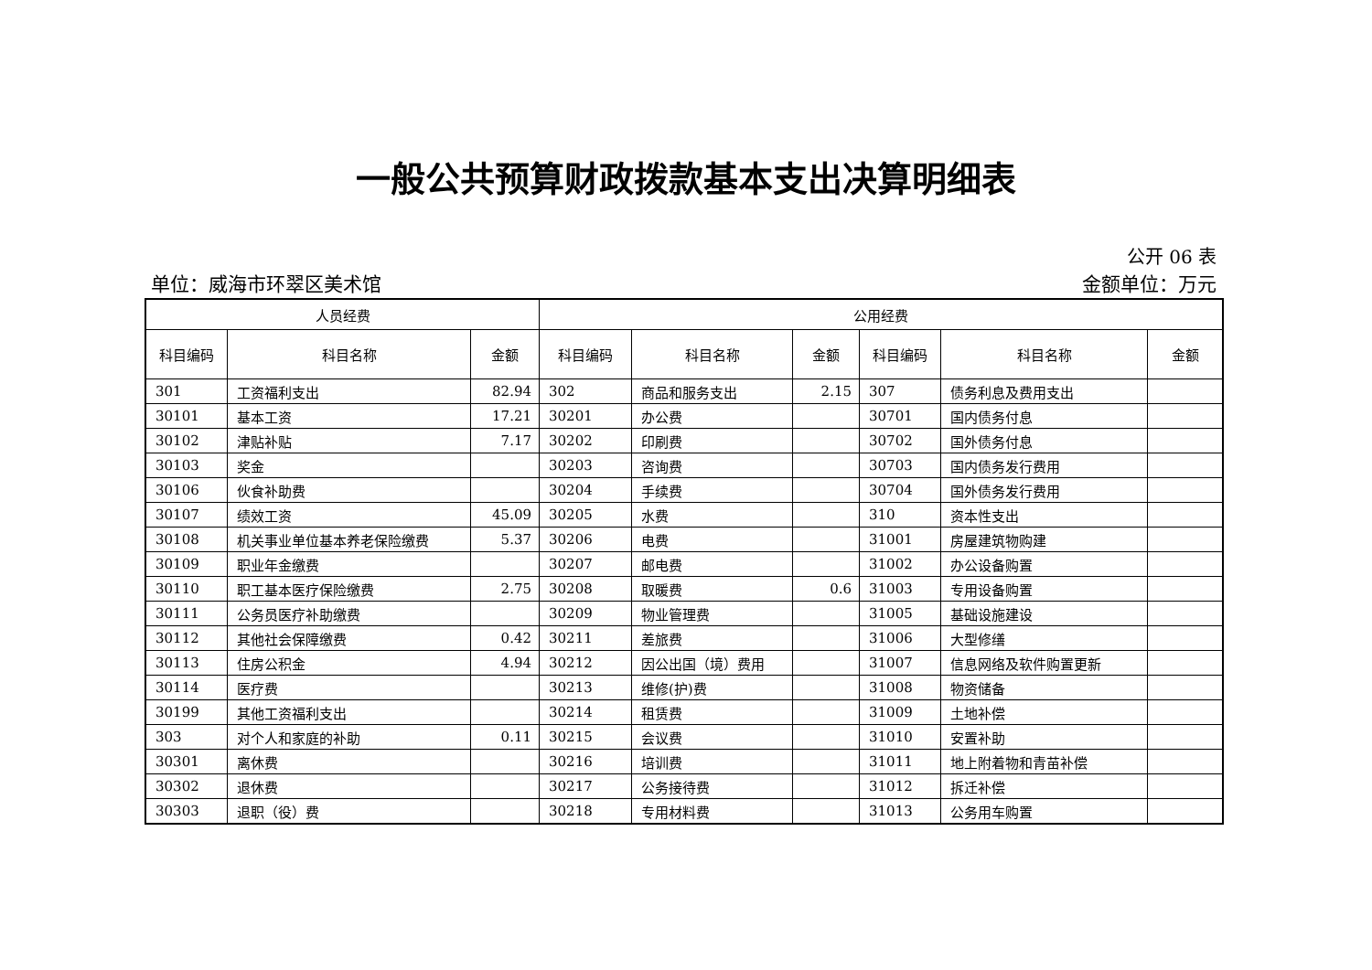一般公共预算财政拨款基本支出决算明细表
公开 06 表
单位：威海市环翠区美术馆 金额单位：万元
| 人员经费 | | | 公用经费 | | | | | |
| --- | --- | --- | --- | --- | --- | --- | --- | --- |
| 科目编码 | 科目名称 | 金额 | 科目编码 | 科目名称 | 金额 | 科目编码 | 科目名称 | 金额 |
| 301 | 工资福利支出 | 82.94 | 302 | 商品和服务支出 | 2.15 | 307 | 债务利息及费用支出 | |
| 30101 | 基本工资 | 17.21 | 30201 | 办公费 | | 30701 | 国内债务付息 | |
| 30102 | 津贴补贴 | 7.17 | 30202 | 印刷费 | | 30702 | 国外债务付息 | |
| 30103 | 奖金 | | 30203 | 咨询费 | | 30703 | 国内债务发行费用 | |
| 30106 | 伙食补助费 | | 30204 | 手续费 | | 30704 | 国外债务发行费用 | |
| 30107 | 绩效工资 | 45.09 | 30205 | 水费 | | 310 | 资本性支出 | |
| 30108 | 机关事业单位基本养老保险缴费 | 5.37 | 30206 | 电费 | | 31001 | 房屋建筑物购建 | |
| 30109 | 职业年金缴费 | | 30207 | 邮电费 | | 31002 | 办公设备购置 | |
| 30110 | 职工基本医疗保险缴费 | 2.75 | 30208 | 取暖费 | 0.6 | 31003 | 专用设备购置 | |
| 30111 | 公务员医疗补助缴费 | | 30209 | 物业管理费 | | 31005 | 基础设施建设 | |
| 30112 | 其他社会保障缴费 | 0.42 | 30211 | 差旅费 | | 31006 | 大型修缮 | |
| 30113 | 住房公积金 | 4.94 | 30212 | 因公出国（境）费用 | | 31007 | 信息网络及软件购置更新 | |
| 30114 | 医疗费 | | 30213 | 维修(护)费 | | 31008 | 物资储备 | |
| 30199 | 其他工资福利支出 | | 30214 | 租赁费 | | 31009 | 土地补偿 | |
| 303 | 对个人和家庭的补助 | 0.11 | 30215 | 会议费 | | 31010 | 安置补助 | |
| 30301 | 离休费 | | 30216 | 培训费 | | 31011 | 地上附着物和青苗补偿 | |
| 30302 | 退休费 | | 30217 | 公务接待费 | | 31012 | 拆迁补偿 | |
| 30303 | 退职（役）费 | | 30218 | 专用材料费 | | 31013 | 公务用车购置 | |